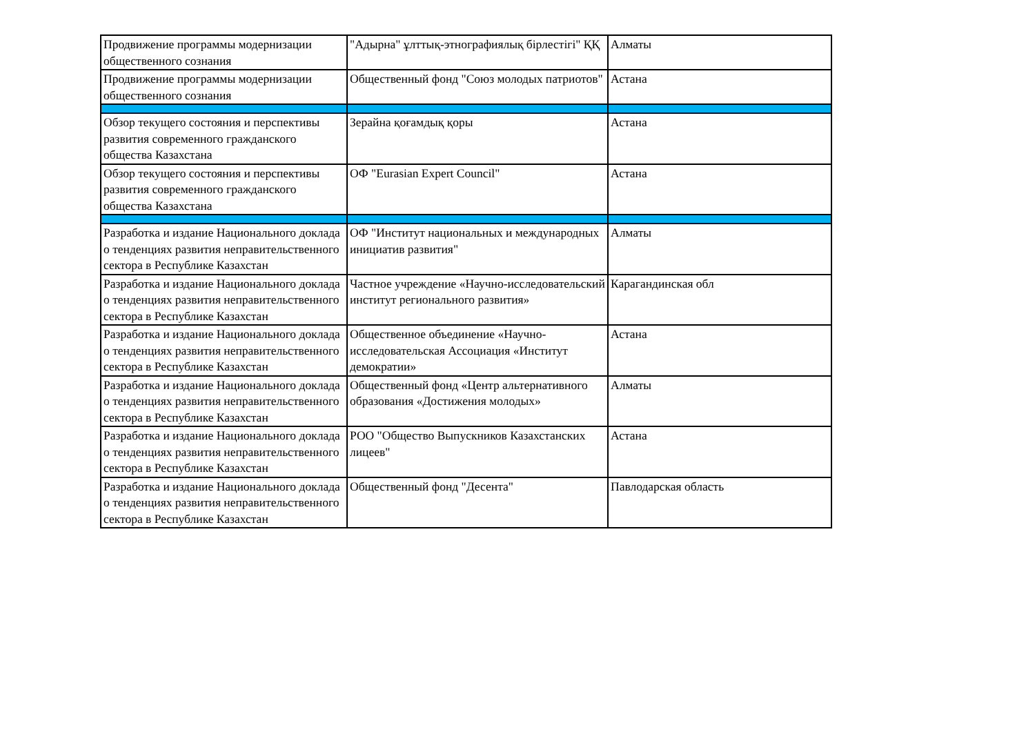| Продвижение программы модернизации общественного сознания | "Адырна" ұлттық-этнографиялық бірлестігі" ҚҚ | Алматы |
| Продвижение программы модернизации общественного сознания | Общественный фонд "Союз молодых патриотов" | Астана |
| Обзор текущего состояния и перспективы развития современного гражданского общества Казахстана | Зерайна қоғамдық қоры | Астана |
| Обзор текущего состояния и перспективы развития современного гражданского общества Казахстана | ОФ "Eurasian Expert Council" | Астана |
| Разработка и издание Национального доклада о тенденциях развития неправительственного сектора в Республике Казахстан | ОФ "Институт национальных и международных инициатив развития" | Алматы |
| Разработка и издание Национального доклада о тенденциях развития неправительственного сектора в Республике Казахстан | Частное учреждение «Научно-исследовательский институт регионального развития» | Карагандинская обл |
| Разработка и издание Национального доклада о тенденциях развития неправительственного сектора в Республике Казахстан | Общественное объединение «Научно-исследовательская Ассоциация «Институт демократии» | Астана |
| Разработка и издание Национального доклада о тенденциях развития неправительственного сектора в Республике Казахстан | Общественный фонд «Центр альтернативного образования «Достижения молодых» | Алматы |
| Разработка и издание Национального доклада о тенденциях развития неправительственного сектора в Республике Казахстан | РОО "Общество Выпускников Казахстанских лицеев" | Астана |
| Разработка и издание Национального доклада о тенденциях развития неправительственного сектора в Республике Казахстан | Общественный фонд "Десента" | Павлодарская область |